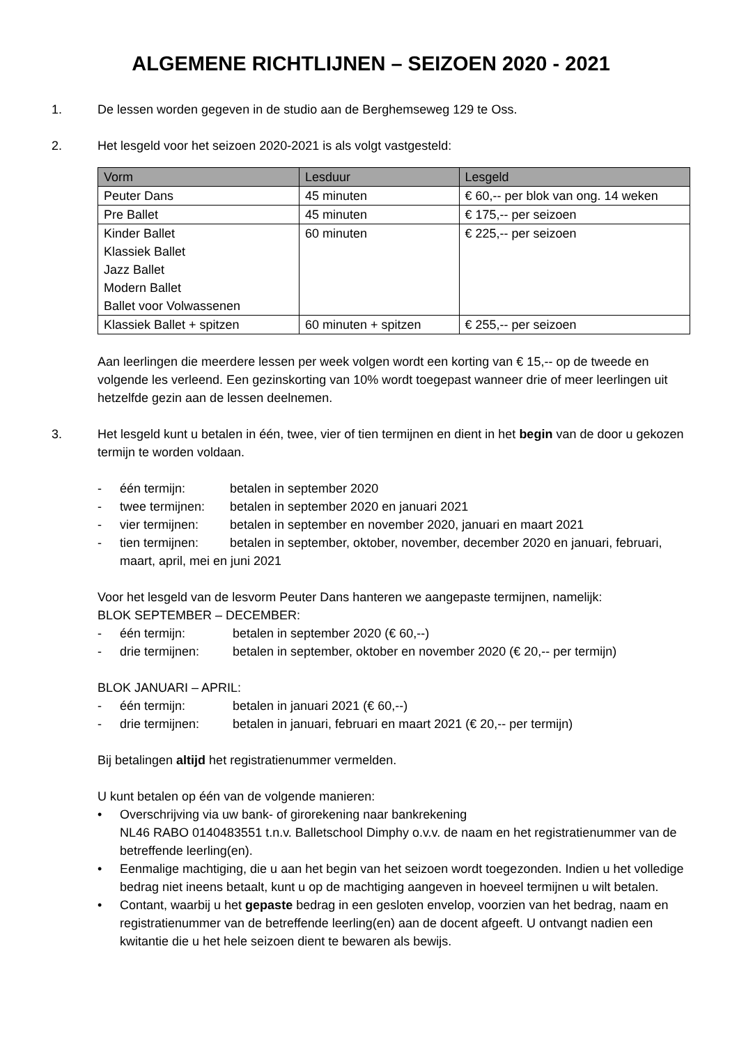ALGEMENE RICHTLIJNEN – SEIZOEN 2020 - 2021
1. De lessen worden gegeven in de studio aan de Berghemseweg 129 te Oss.
2. Het lesgeld voor het seizoen 2020-2021 is als volgt vastgesteld:
| Vorm | Lesduur | Lesgeld |
| --- | --- | --- |
| Peuter Dans | 45 minuten | € 60,-- per blok van ong. 14 weken |
| Pre Ballet | 45 minuten | € 175,-- per seizoen |
| Kinder Ballet Klassiek Ballet Jazz Ballet Modern Ballet Ballet voor Volwassenen | 60 minuten | € 225,-- per seizoen |
| Klassiek Ballet + spitzen | 60 minuten + spitzen | € 255,-- per seizoen |
Aan leerlingen die meerdere lessen per week volgen wordt een korting van € 15,-- op de tweede en volgende les verleend. Een gezinskorting van 10% wordt toegepast wanneer drie of meer leerlingen uit hetzelfde gezin aan de lessen deelnemen.
3. Het lesgeld kunt u betalen in één, twee, vier of tien termijnen en dient in het begin van de door u gekozen termijn te worden voldaan.
- één termijn: betalen in september 2020
- twee termijnen: betalen in september 2020 en januari 2021
- vier termijnen: betalen in september en november 2020, januari en maart 2021
- tien termijnen: betalen in september, oktober, november, december 2020 en januari, februari, maart, april, mei en juni 2021
Voor het lesgeld van de lesvorm Peuter Dans hanteren we aangepaste termijnen, namelijk:
BLOK SEPTEMBER – DECEMBER:
- één termijn: betalen in september 2020 (€ 60,--)
- drie termijnen: betalen in september, oktober en november 2020 (€ 20,-- per termijn)
BLOK JANUARI – APRIL:
- één termijn: betalen in januari 2021 (€ 60,--)
- drie termijnen: betalen in januari, februari en maart 2021 (€ 20,-- per termijn)
Bij betalingen altijd het registratienummer vermelden.
U kunt betalen op één van de volgende manieren:
• Overschrijving via uw bank- of girorekening naar bankrekening
NL46 RABO 0140483551 t.n.v. Balletschool Dimphy o.v.v. de naam en het registratienummer van de betreffende leerling(en).
• Eenmalige machtiging, die u aan het begin van het seizoen wordt toegezonden. Indien u het volledige bedrag niet ineens betaalt, kunt u op de machtiging aangeven in hoeveel termijnen u wilt betalen.
• Contant, waarbij u het gepaste bedrag in een gesloten envelop, voorzien van het bedrag, naam en registratienummer van de betreffende leerling(en) aan de docent afgeeft. U ontvangt nadien een kwitantie die u het hele seizoen dient te bewaren als bewijs.